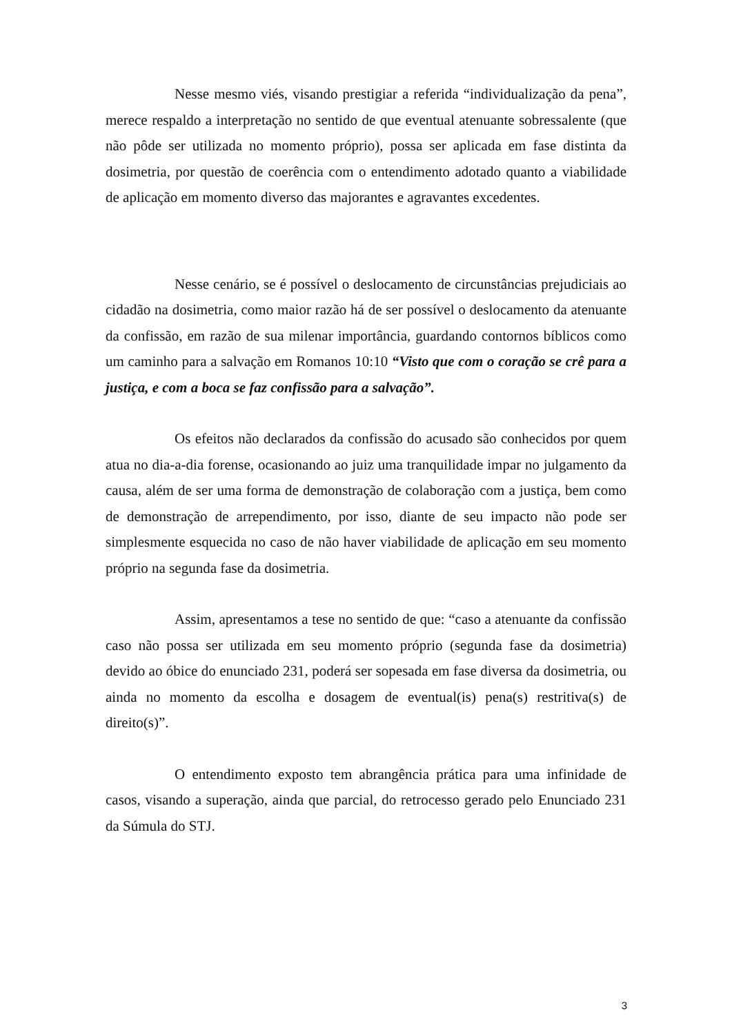Nesse mesmo viés, visando prestigiar a referida “individualização da pena”, merece respaldo a interpretação no sentido de que eventual atenuante sobressalente (que não pôde ser utilizada no momento próprio), possa ser aplicada em fase distinta da dosimetria, por questão de coerência com o entendimento adotado quanto a viabilidade de aplicação em momento diverso das majorantes e agravantes excedentes.
Nesse cenário, se é possível o deslocamento de circunstâncias prejudiciais ao cidadão na dosimetria, como maior razão há de ser possível o deslocamento da atenuante da confissão, em razão de sua milenar importância, guardando contornos bíblicos como um caminho para a salvação em Romanos 10:10 “Visto que com o coração se crê para a justiça, e com a boca se faz confissão para a salvação”.
Os efeitos não declarados da confissão do acusado são conhecidos por quem atua no dia-a-dia forense, ocasionando ao juiz uma tranquilidade impar no julgamento da causa, além de ser uma forma de demonstração de colaboração com a justiça, bem como de demonstração de arrependimento, por isso, diante de seu impacto não pode ser simplesmente esquecida no caso de não haver viabilidade de aplicação em seu momento próprio na segunda fase da dosimetria.
Assim, apresentamos a tese no sentido de que: “caso a atenuante da confissão caso não possa ser utilizada em seu momento próprio (segunda fase da dosimetria) devido ao óbice do enunciado 231, poderá ser sopesada em fase diversa da dosimetria, ou ainda no momento da escolha e dosagem de eventual(is) pena(s) restritiva(s) de direito(s)”.
O entendimento exposto tem abrangência prática para uma infinidade de casos, visando a superação, ainda que parcial, do retrocesso gerado pelo Enunciado 231 da Súmula do STJ.
3